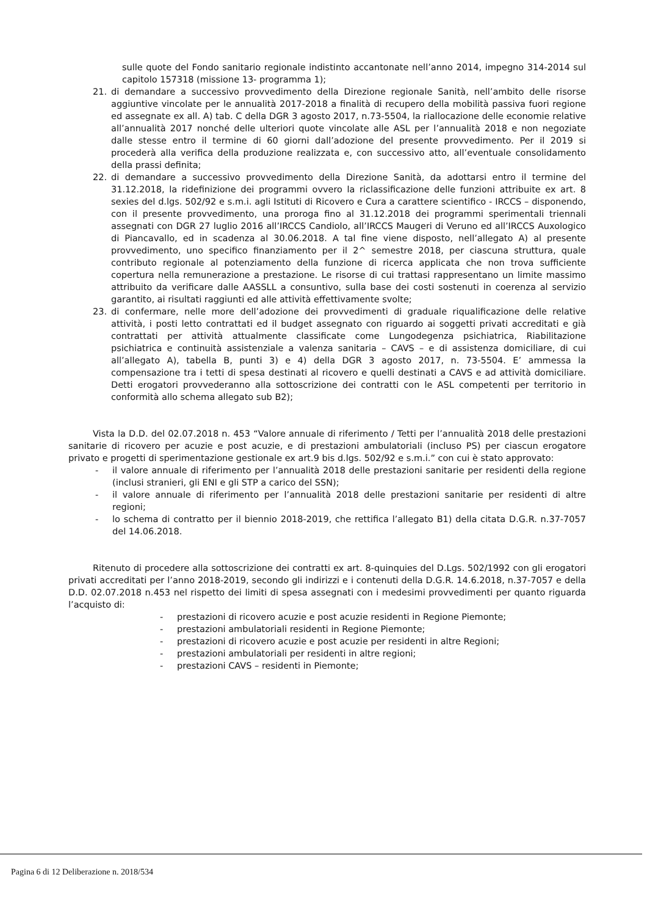sulle quote del Fondo sanitario regionale indistinto accantonate nell’anno 2014, impegno 314-2014 sul capitolo 157318 (missione 13- programma 1);
21. di demandare a successivo provvedimento della Direzione regionale Sanità, nell’ambito delle risorse aggiuntive vincolate per le annualità 2017-2018 a finalità di recupero della mobilità passiva fuori regione ed assegnate ex all. A) tab. C della DGR 3 agosto 2017, n.73-5504, la riallocazione delle economie relative all’annualità 2017 nonché delle ulteriori quote vincolate alle ASL per l’annualità 2018 e non negoziate dalle stesse entro il termine di 60 giorni dall’adozione del presente provvedimento. Per il 2019 si procederà alla verifica della produzione realizzata e, con successivo atto, all’eventuale consolidamento della prassi definita;
22. di demandare a successivo provvedimento della Direzione Sanità, da adottarsi entro il termine del 31.12.2018, la ridefinizione dei programmi ovvero la riclassificazione delle funzioni attribuite ex art. 8 sexies del d.lgs. 502/92 e s.m.i. agli Istituti di Ricovero e Cura a carattere scientifico - IRCCS – disponendo, con il presente provvedimento, una proroga fino al 31.12.2018 dei programmi sperimentali triennali assegnati con DGR 27 luglio 2016 all’IRCCS Candiolo, all’IRCCS Maugeri di Veruno ed all’IRCCS Auxologico di Piancavallo, ed in scadenza al 30.06.2018. A tal fine viene disposto, nell’allegato A) al presente provvedimento, uno specifico finanziamento per il 2^ semestre 2018, per ciascuna struttura, quale contributo regionale al potenziamento della funzione di ricerca applicata che non trova sufficiente copertura nella remunerazione a prestazione. Le risorse di cui trattasi rappresentano un limite massimo attribuito da verificare dalle AASSLL a consuntivo, sulla base dei costi sostenuti in coerenza al servizio garantito, ai risultati raggiunti ed alle attività effettivamente svolte;
23. di confermare, nelle more dell’adozione dei provvedimenti di graduale riqualificazione delle relative attività, i posti letto contrattati ed il budget assegnato con riguardo ai soggetti privati accreditati e già contrattati per attività attualmente classificate come Lungodegenza psichiatrica, Riabilitazione psichiatrica e continuità assistenziale a valenza sanitaria – CAVS – e di assistenza domiciliare, di cui all’allegato A), tabella B, punti 3) e 4) della DGR 3 agosto 2017, n. 73-5504. E’ ammessa la compensazione tra i tetti di spesa destinati al ricovero e quelli destinati a CAVS e ad attività domiciliare. Detti erogatori provvederanno alla sottoscrizione dei contratti con le ASL competenti per territorio in conformità allo schema allegato sub B2);
Vista la D.D. del 02.07.2018 n. 453 “Valore annuale di riferimento / Tetti per l’annualità 2018 delle prestazioni sanitarie di ricovero per acuzie e post acuzie, e di prestazioni ambulatoriali (incluso PS) per ciascun erogatore privato e progetti di sperimentazione gestionale ex art.9 bis d.lgs. 502/92 e s.m.i.” con cui è stato approvato:
- il valore annuale di riferimento per l’annualità 2018 delle prestazioni sanitarie per residenti della regione (inclusi stranieri, gli ENI e gli STP a carico del SSN);
- il valore annuale di riferimento per l’annualità 2018 delle prestazioni sanitarie per residenti di altre regioni;
- lo schema di contratto per il biennio 2018-2019, che rettifica l’allegato B1) della citata D.G.R. n.37-7057 del 14.06.2018.
Ritenuto di procedere alla sottoscrizione dei contratti ex art. 8-quinquies del D.Lgs. 502/1992 con gli erogatori privati accreditati per l’anno 2018-2019, secondo gli indirizzi e i contenuti della D.G.R. 14.6.2018, n.37-7057 e della D.D. 02.07.2018 n.453 nel rispetto dei limiti di spesa assegnati con i medesimi provvedimenti per quanto riguarda l’acquisto di:
- prestazioni di ricovero acuzie e post acuzie residenti in Regione Piemonte;
- prestazioni ambulatoriali residenti in Regione Piemonte;
- prestazioni di ricovero acuzie e post acuzie per residenti in altre Regioni;
- prestazioni ambulatoriali per residenti in altre regioni;
- prestazioni CAVS – residenti in Piemonte;
Pagina 6 di 12 Deliberazione n. 2018/534